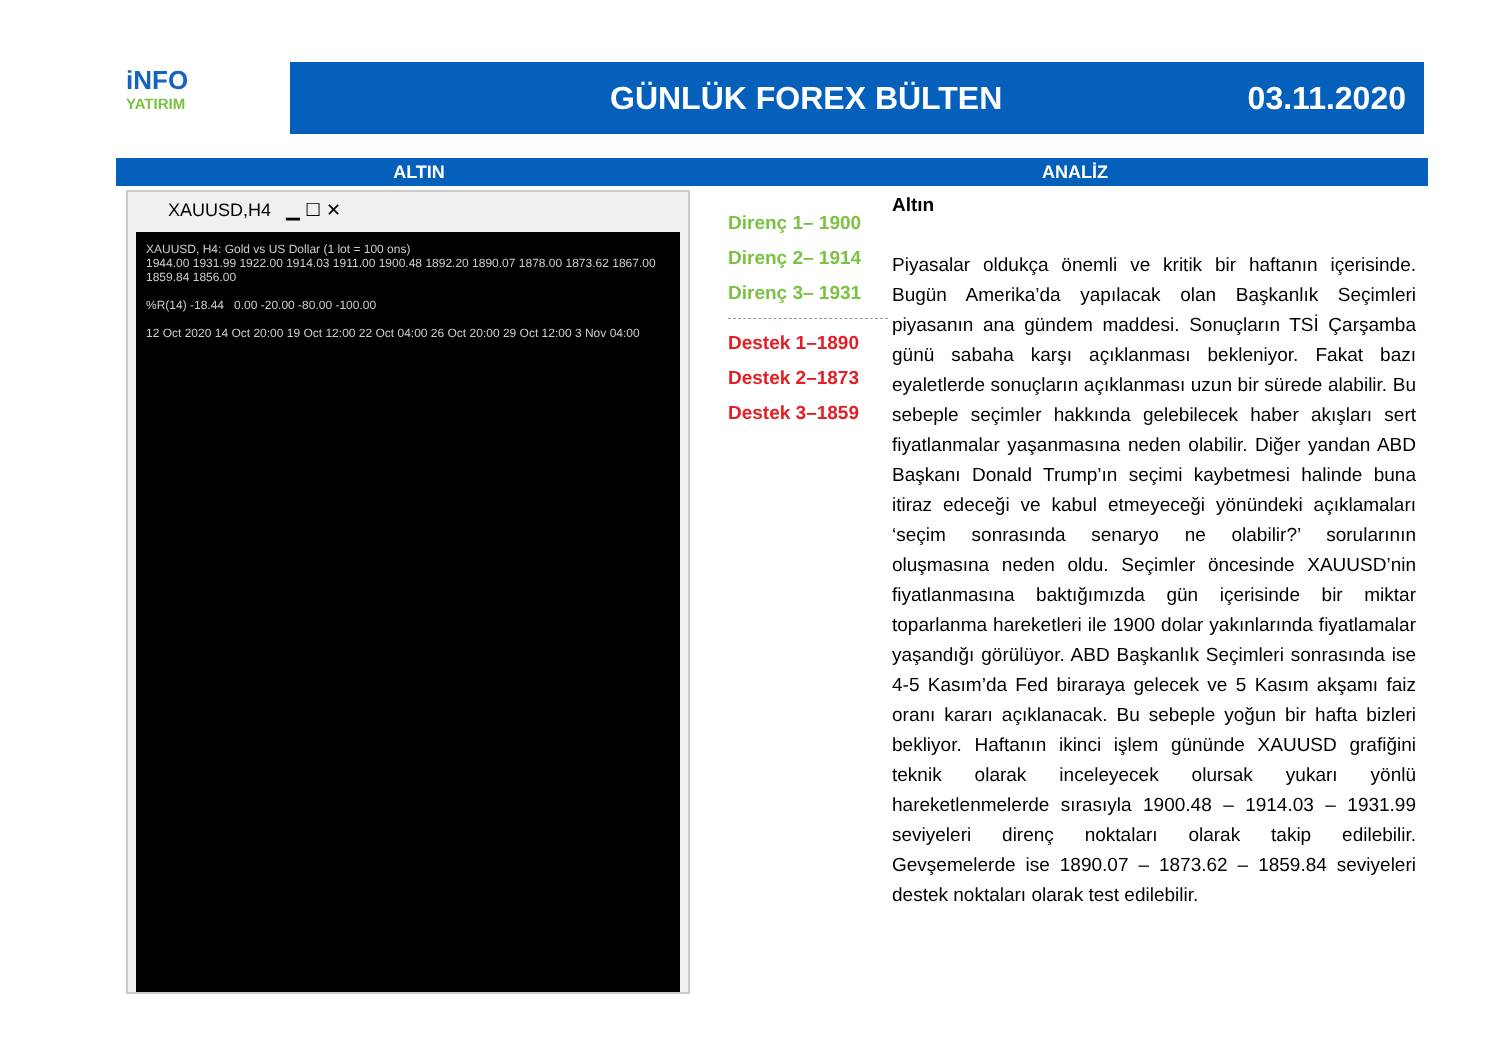iNFO
YATIRIM
GÜNLÜK FOREX BÜLTEN 03.11.2020
ALTIN ANALİZ
XAUUSD,H4 ▁ ☐ ✕
XAUUSD, H4: Gold vs US Dollar (1 lot = 100 ons)
1944.00 1931.99 1922.00 1914.03 1911.00 1900.48 1892.20 1890.07 1878.00 1873.62 1867.00 1859.84 1856.00
%R(14) -18.44 0.00 -20.00 -80.00 -100.00
12 Oct 2020 14 Oct 20:00 19 Oct 12:00 22 Oct 04:00 26 Oct 20:00 29 Oct 12:00 3 Nov 04:00
Direnç 1– 1900
Direnç 2– 1914
Direnç 3– 1931
Destek 1–1890
Destek 2–1873
Destek 3–1859
Altın
Piyasalar oldukça önemli ve kritik bir haftanın içerisinde. Bugün Amerika’da yapılacak olan Başkanlık Seçimleri piyasanın ana gündem maddesi. Sonuçların TSİ Çarşamba günü sabaha karşı açıklanması bekleniyor. Fakat bazı eyaletlerde sonuçların açıklanması uzun bir sürede alabilir. Bu sebeple seçimler hakkında gelebilecek haber akışları sert fiyatlanmalar yaşanmasına neden olabilir. Diğer yandan ABD Başkanı Donald Trump’ın seçimi kaybetmesi halinde buna itiraz edeceği ve kabul etmeyeceği yönündeki açıklamaları ‘seçim sonrasında senaryo ne olabilir?’ sorularının oluşmasına neden oldu. Seçimler öncesinde XAUUSD’nin fiyatlanmasına baktığımızda gün içerisinde bir miktar toparlanma hareketleri ile 1900 dolar yakınlarında fiyatlamalar yaşandığı görülüyor. ABD Başkanlık Seçimleri sonrasında ise 4-5 Kasım’da Fed biraraya gelecek ve 5 Kasım akşamı faiz oranı kararı açıklanacak. Bu sebeple yoğun bir hafta bizleri bekliyor. Haftanın ikinci işlem gününde XAUUSD grafiğini teknik olarak inceleyecek olursak yukarı yönlü hareketlenmelerde sırasıyla 1900.48 – 1914.03 – 1931.99 seviyeleri direnç noktaları olarak takip edilebilir. Gevşemelerde ise 1890.07 – 1873.62 – 1859.84 seviyeleri destek noktaları olarak test edilebilir.